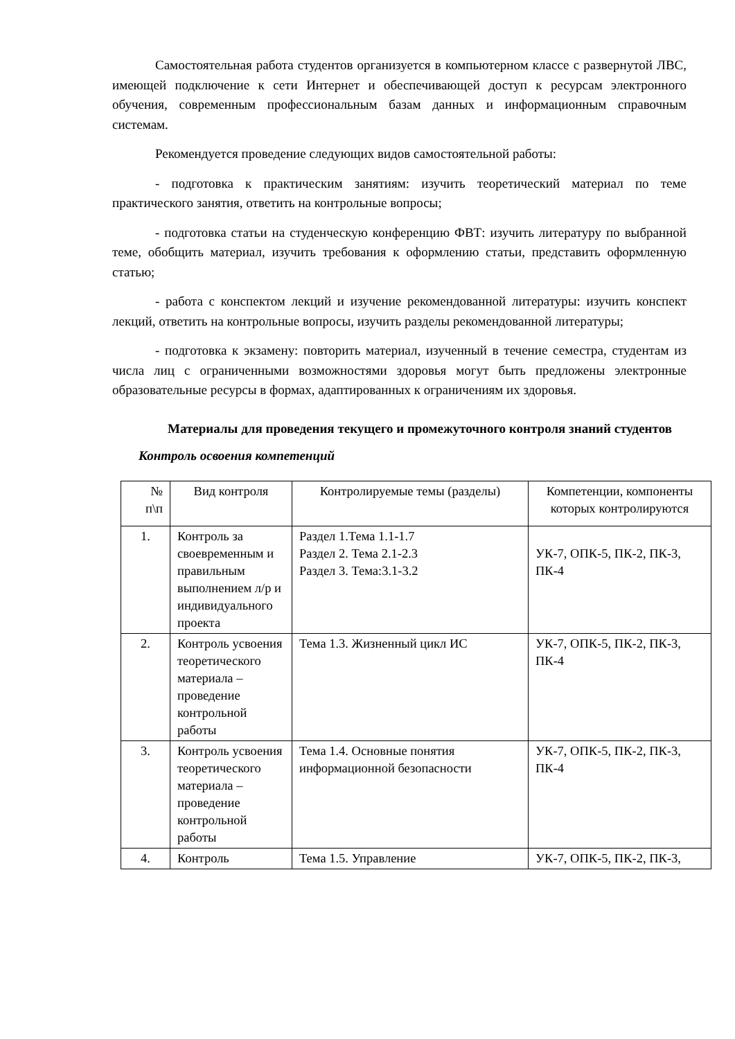Самостоятельная работа студентов организуется в компьютерном классе с развернутой ЛВС, имеющей подключение к сети Интернет и обеспечивающей доступ к ресурсам электронного обучения, современным профессиональным базам данных и информационным справочным системам.
Рекомендуется проведение следующих видов самостоятельной работы:
- подготовка к практическим занятиям: изучить теоретический материал по теме практического занятия, ответить на контрольные вопросы;
- подготовка статьи на студенческую конференцию ФВТ: изучить литературу по выбранной теме, обобщить материал, изучить требования к оформлению статьи, представить оформленную статью;
- работа с конспектом лекций и изучение рекомендованной литературы: изучить конспект лекций, ответить на контрольные вопросы, изучить разделы рекомендованной литературы;
- подготовка к экзамену: повторить материал, изученный в течение семестра, студентам из числа лиц с ограниченными возможностями здоровья могут быть предложены электронные образовательные ресурсы в формах, адаптированных к ограничениям их здоровья.
Материалы для проведения текущего и промежуточного контроля знаний студентов
Контроль освоения компетенций
| № п\п | Вид контроля | Контролируемые темы (разделы) | Компетенции, компоненты которых контролируются |
| 1. | Контроль за своевременным и правильным выполнением л/р и индивидуального проекта | Раздел 1.Тема 1.1-1.7 Раздел 2. Тема 2.1-2.3 Раздел 3. Тема:3.1-3.2 | УК-7, ОПК-5, ПК-2, ПК-3, ПК-4 |
| 2. | Контроль усвоения теоретического материала – проведение контрольной работы | Тема 1.3. Жизненный цикл ИС | УК-7, ОПК-5, ПК-2, ПК-3, ПК-4 |
| 3. | Контроль усвоения теоретического материала – проведение контрольной работы | Тема 1.4. Основные понятия информационной безопасности | УК-7, ОПК-5, ПК-2, ПК-3, ПК-4 |
| 4. | Контроль | Тема 1.5. Управление | УК-7, ОПК-5, ПК-2, ПК-3, |